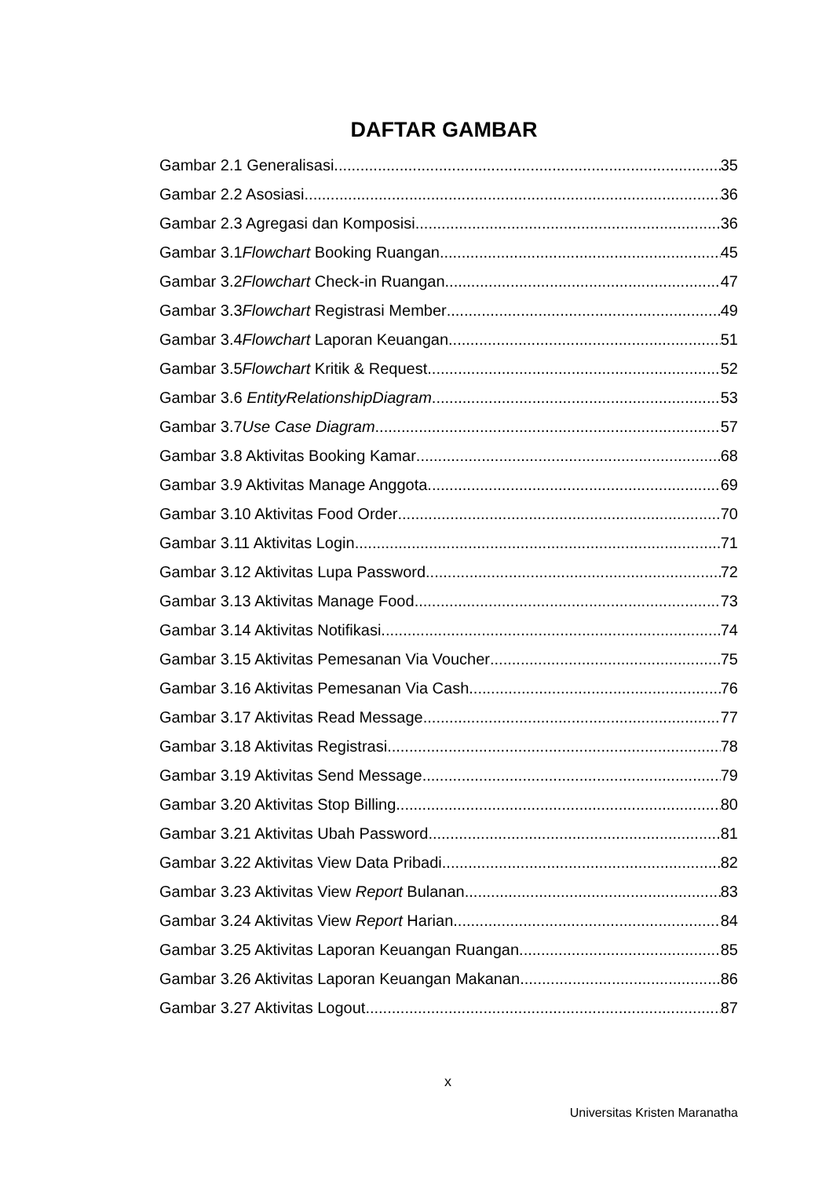DAFTAR GAMBAR
Gambar 2.1 Generalisasi 35
Gambar 2.2 Asosiasi 36
Gambar 2.3 Agregasi dan Komposisi 36
Gambar 3.1Flowchart Booking Ruangan 45
Gambar 3.2Flowchart Check-in Ruangan 47
Gambar 3.3Flowchart Registrasi Member 49
Gambar 3.4Flowchart Laporan Keuangan 51
Gambar 3.5Flowchart Kritik & Request 52
Gambar 3.6 EntityRelationshipDiagram 53
Gambar 3.7Use Case Diagram 57
Gambar 3.8 Aktivitas Booking Kamar 68
Gambar 3.9 Aktivitas Manage Anggota 69
Gambar 3.10 Aktivitas Food Order 70
Gambar 3.11 Aktivitas Login 71
Gambar 3.12 Aktivitas Lupa Password 72
Gambar 3.13 Aktivitas Manage Food 73
Gambar 3.14 Aktivitas Notifikasi 74
Gambar 3.15 Aktivitas Pemesanan Via Voucher 75
Gambar 3.16 Aktivitas Pemesanan Via Cash 76
Gambar 3.17 Aktivitas Read Message 77
Gambar 3.18 Aktivitas Registrasi 78
Gambar 3.19 Aktivitas Send Message 79
Gambar 3.20 Aktivitas Stop Billing 80
Gambar 3.21 Aktivitas Ubah Password 81
Gambar 3.22 Aktivitas View Data Pribadi 82
Gambar 3.23 Aktivitas View Report Bulanan 83
Gambar 3.24 Aktivitas View Report Harian 84
Gambar 3.25 Aktivitas Laporan Keuangan Ruangan 85
Gambar 3.26 Aktivitas Laporan Keuangan Makanan 86
Gambar 3.27 Aktivitas Logout 87
x
Universitas Kristen Maranatha